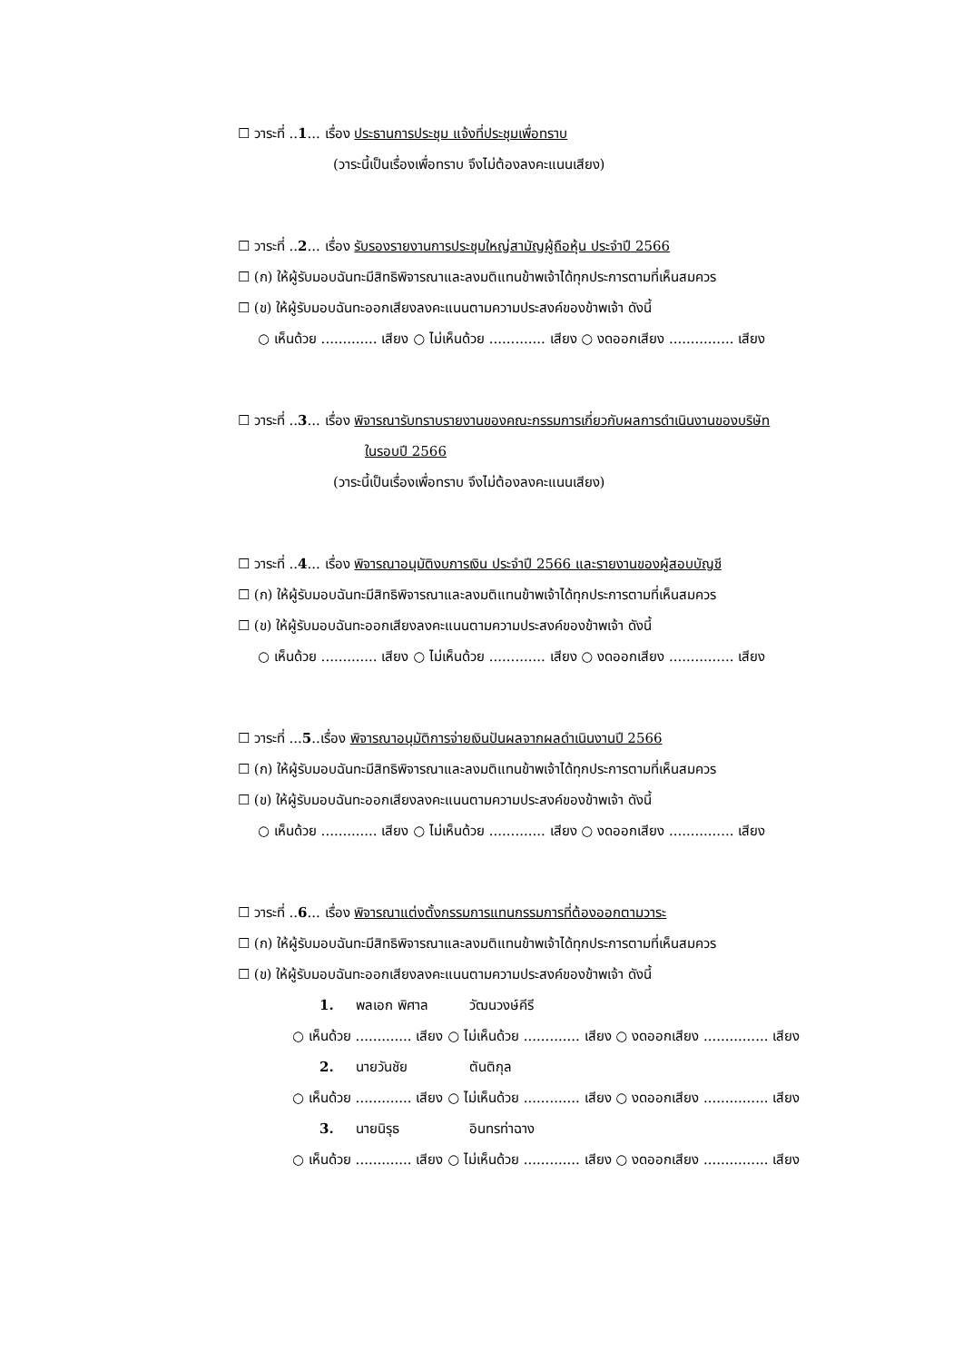☐ วาระที่ ..1... เรื่อง ประธานการประชุม แจ้งที่ประชุมเพื่อทราบ
(วาระนี้เป็นเรื่องเพื่อทราบ จึงไม่ต้องลงคะแนนเสียง)
☐ วาระที่ ..2... เรื่อง รับรองรายงานการประชุมใหญ่สามัญผู้ถือหุ้น ประจำปี 2566
☐ (ก) ให้ผู้รับมอบฉันทะมีสิทธิพิจารณาและลงมติแทนข้าพเจ้าได้ทุกประการตามที่เห็นสมควร
☐ (ข) ให้ผู้รับมอบฉันทะออกเสียงลงคะแนนตามความประสงค์ของข้าพเจ้า ดังนี้
○ เห็นด้วย ............. เสียง ○ ไม่เห็นด้วย ............. เสียง ○ งดออกเสียง ............... เสียง
☐ วาระที่ ..3... เรื่อง พิจารณารับทราบรายงานของคณะกรรมการเกี่ยวกับผลการดำเนินงานของบริษัท
ในรอบปี 2566
(วาระนี้เป็นเรื่องเพื่อทราบ จึงไม่ต้องลงคะแนนเสียง)
☐ วาระที่ ..4... เรื่อง พิจารณาอนุมัติงบการเงิน ประจำปี 2566 และรายงานของผู้สอบบัญชี
☐ (ก) ให้ผู้รับมอบฉันทะมีสิทธิพิจารณาและลงมติแทนข้าพเจ้าได้ทุกประการตามที่เห็นสมควร
☐ (ข) ให้ผู้รับมอบฉันทะออกเสียงลงคะแนนตามความประสงค์ของข้าพเจ้า ดังนี้
○ เห็นด้วย ............. เสียง ○ ไม่เห็นด้วย ............. เสียง ○ งดออกเสียง ............... เสียง
☐ วาระที่ ...5..เรื่อง พิจารณาอนุมัติการจ่ายเงินปันผลจากผลดำเนินงานปี 2566
☐ (ก) ให้ผู้รับมอบฉันทะมีสิทธิพิจารณาและลงมติแทนข้าพเจ้าได้ทุกประการตามที่เห็นสมควร
☐ (ข) ให้ผู้รับมอบฉันทะออกเสียงลงคะแนนตามความประสงค์ของข้าพเจ้า ดังนี้
○ เห็นด้วย ............. เสียง ○ ไม่เห็นด้วย ............. เสียง ○ งดออกเสียง ............... เสียง
☐ วาระที่ ..6... เรื่อง พิจารณาแต่งตั้งกรรมการแทนกรรมการที่ต้องออกตามวาระ
☐ (ก) ให้ผู้รับมอบฉันทะมีสิทธิพิจารณาและลงมติแทนข้าพเจ้าได้ทุกประการตามที่เห็นสมควร
☐ (ข) ให้ผู้รับมอบฉันทะออกเสียงลงคะแนนตามความประสงค์ของข้าพเจ้า ดังนี้
1. พลเอก พิศาล วัฒนวงษ์คีรี
○ เห็นด้วย ............. เสียง ○ ไม่เห็นด้วย ............. เสียง ○ งดออกเสียง ............... เสียง
2. นายวันชัย ตันติกุล
○ เห็นด้วย ............. เสียง ○ ไม่เห็นด้วย ............. เสียง ○ งดออกเสียง ............... เสียง
3. นายนิรุธ อินทรท่าฉาง
○ เห็นด้วย ............. เสียง ○ ไม่เห็นด้วย ............. เสียง ○ งดออกเสียง ............... เสียง